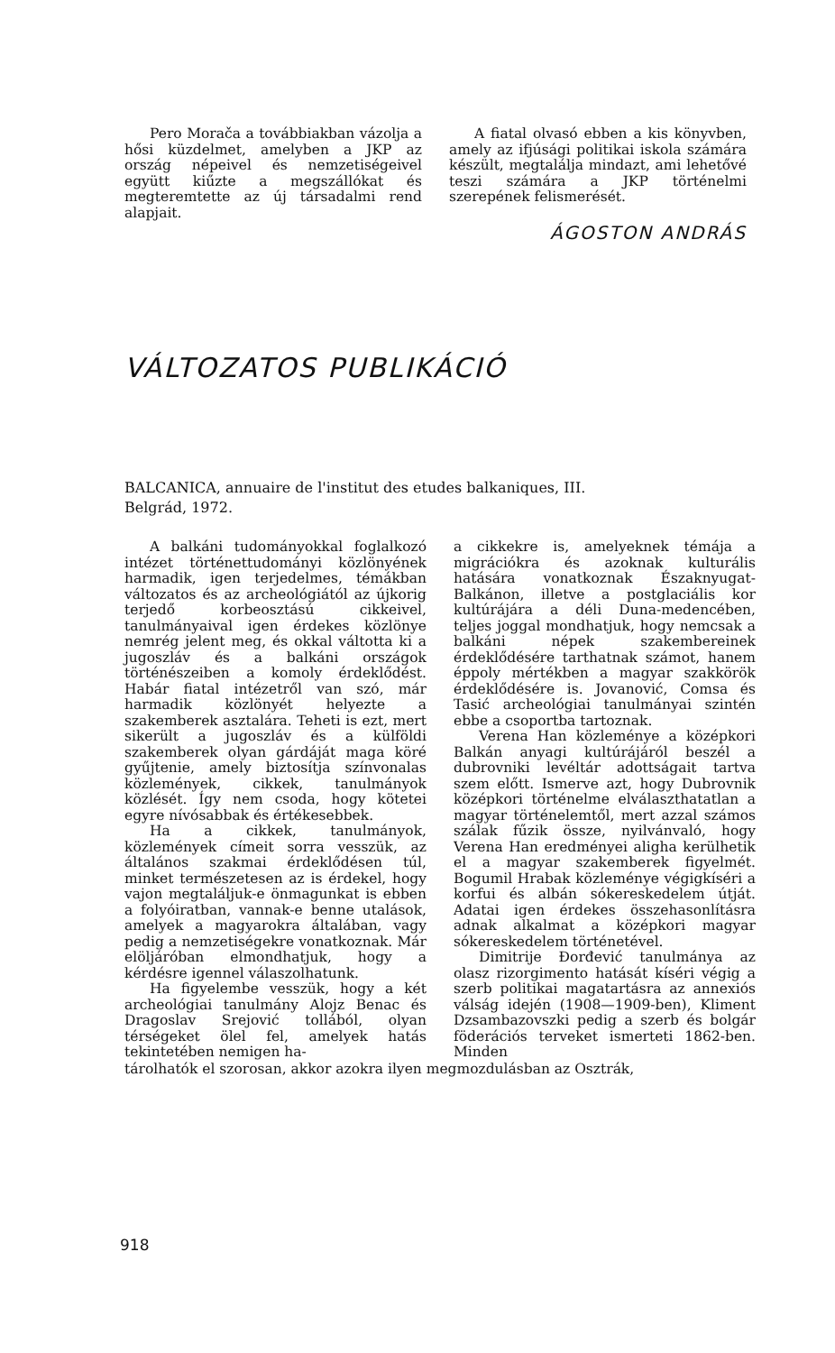Pero Morača a továbbiakban vázolja a hősi küzdelmet, amelyben a JKP az ország népeivel és nemzetiségeivel együtt kiűzte a megszállókat és megteremtette az új társadalmi rend alapjait.
A fiatal olvasó ebben a kis könyvben, amely az ifjúsági politikai iskola számára készült, megtalálja mindazt, ami lehetővé teszi számára a JKP történelmi szerepének felismerését.
ÁGOSTON ANDRÁS
VÁLTOZATOS PUBLIKÁCIÓ
BALCANICA, annuaire de l'institut des etudes balkaniques, III.
Belgrád, 1972.
A balkáni tudományokkal foglalkozó intézet történettudományi közlönyének harmadik, igen terjedelmes, témákban változatos és az archeológiától az újkorig terjedő korbeosztású cikkeivel, tanulmányaival igen érdekes közlönye nemrég jelent meg, és okkal váltotta ki a jugoszláv és a balkáni országok történészeiben a komoly érdeklődést. Habár fiatal intézetről van szó, már harmadik közlönyét helyezte a szakemberek asztalára. Teheti is ezt, mert sikerült a jugoszláv és a külföldi szakemberek olyan gárdáját maga köré gyűjtenie, amely biztosítja színvonalas közlemények, cikkek, tanulmányok közlését. Így nem csoda, hogy kötetei egyre nívósabbak és értékesebbek.
Ha a cikkek, tanulmányok, közlemények címeit sorra vesszük, az általános szakmai érdeklődésen túl, minket természetesen az is érdekel, hogy vajon megtaláljuk-e önmagunkat is ebben a folyóiratban, vannak-e benne utalások, amelyek a magyarokra általában, vagy pedig a nemzetiségekre vonatkoznak. Már elöljáróban elmondhatjuk, hogy a kérdésre igennel válaszolhatunk.
Ha figyelembe vesszük, hogy a két archeológiai tanulmány Alojz Benac és Dragoslav Srejović tollából, olyan térségeket ölel fel, amelyek hatás tekintetében nemigen ha-
a cikkekre is, amelyeknek témája a migrációkra és azoknak kulturális hatására vonatkoznak Északnyugat-Balkánon, illetve a postglaciális kor kultúrájára a déli Duna-medencében, teljes joggal mondhatjuk, hogy nemcsak a balkáni népek szakembereinek érdeklődésére tarthatnak számot, hanem éppoly mértékben a magyar szakkörök érdeklődésére is. Jovanović, Comsa és Tasić archeológiai tanulmányai szintén ebbe a csoportba tartoznak.
Verena Han közleménye a középkori Balkán anyagi kultúrájáról beszél a dubrovniki levéltár adottságait tartva szem előtt. Ismerve azt, hogy Dubrovnik középkori történelme elválaszthatatlan a magyar történelemtől, mert azzal számos szálak fűzik össze, nyilvánvaló, hogy Verena Han eredményei aligha kerülhetik el a magyar szakemberek figyelmét. Bogumil Hrabak közleménye végigkíséri a korfui és albán sókereskedelem útját. Adatai igen érdekes összehasonlításra adnak alkalmat a középkori magyar sókereskedelem történetével.
Dimitrije Đorđević tanulmánya az olasz rizorgimento hatását kíséri végig a szerb politikai magatartásra az annexiós válság idején (1908—1909-ben), Kliment Dzsambazovszki pedig a szerb és bolgár föderációs terveket ismerteti 1862-ben. Minden
tárolhatók el szorosan, akkor azokra ilyen megmozdulásban az Osztrák,
918